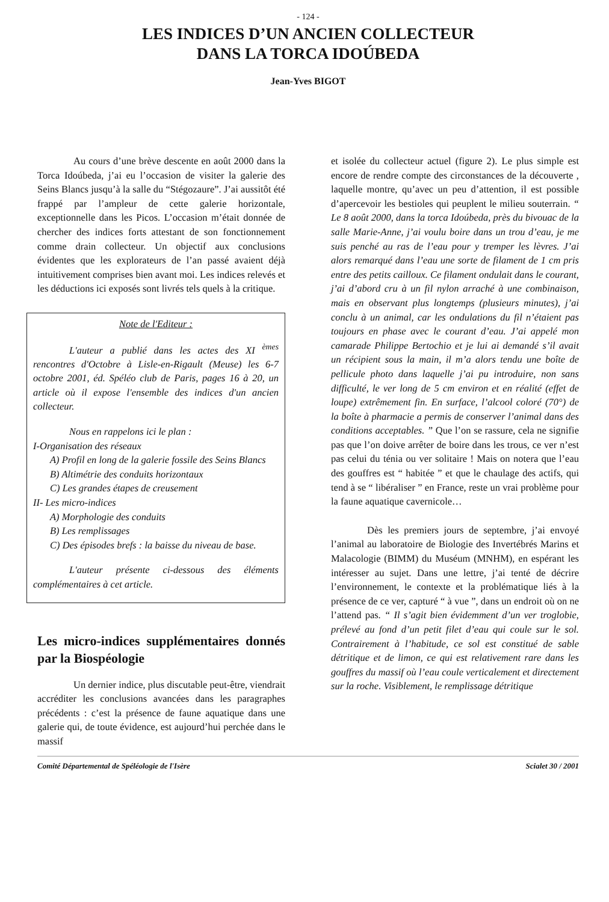- 124 -
LES INDICES D’UN ANCIEN COLLECTEUR
DANS LA TORCA IDOÚBEDA
Jean-Yves BIGOT
Au cours d’une brève descente en août 2000 dans la Torca Idoúbeda, j’ai eu l’occasion de visiter la galerie des Seins Blancs jusqu’à la salle du “Stégozaure”. J’ai aussitôt été frappé par l’ampleur de cette galerie horizontale, exceptionnelle dans les Picos. L’occasion m’était donnée de chercher des indices forts attestant de son fonctionnement comme drain collecteur. Un objectif aux conclusions évidentes que les explorateurs de l’an passé avaient déjà intuitivement comprises bien avant moi. Les indices relevés et les déductions ici exposés sont livrés tels quels à la critique.
Note de l'Editeur :
L'auteur a publié dans les actes des XI <sup>èmes</sup> rencontres d'Octobre à Lisle-en-Rigault (Meuse) les 6-7 octobre 2001, éd. Spéléo club de Paris, pages 16 à 20, un article où il expose l'ensemble des indices d'un ancien collecteur.
Nous en rappelons ici le plan :
I-Organisation des réseaux
A) Profil en long de la galerie fossile des Seins Blancs
B) Altimétrie des conduits horizontaux
C) Les grandes étapes de creusement
II- Les micro-indices
A) Morphologie des conduits
B) Les remplissages
C) Des épisodes brefs : la baisse du niveau de base.
L'auteur présente ci-dessous des éléments complémentaires à cet article.
Les micro-indices supplémentaires donnés par la Biospéologie
Un dernier indice, plus discutable peut-être, viendrait accréditer les conclusions avancées dans les paragraphes précédents : c’est la présence de faune aquatique dans une galerie qui, de toute évidence, est aujourd’hui perchée dans le massif
et isolée du collecteur actuel (figure 2). Le plus simple est encore de rendre compte des circonstances de la découverte , laquelle montre, qu’avec un peu d’attention, il est possible d’apercevoir les bestioles qui peuplent le milieu souterrain. “ Le 8 août 2000, dans la torca Idoúbeda, près du bivouac de la salle Marie-Anne, j’ai voulu boire dans un trou d’eau, je me suis penché au ras de l’eau pour y tremper les lèvres. J’ai alors remarqué dans l’eau une sorte de filament de 1 cm pris entre des petits cailloux. Ce filament ondulait dans le courant, j’ai d’abord cru à un fil nylon arraché à une combinaison, mais en observant plus longtemps (plusieurs minutes), j’ai conclu à un animal, car les ondulations du fil n’étaient pas toujours en phase avec le courant d’eau. J’ai appelé mon camarade Philippe Bertochio et je lui ai demandé s’il avait un récipient sous la main, il m’a alors tendu une boîte de pellicule photo dans laquelle j’ai pu introduire, non sans difficulté, le ver long de 5 cm environ et en réalité (effet de loupe) extrêmement fin. En surface, l’alcool coloré (70°) de la boîte à pharmacie a permis de conserver l’animal dans des conditions acceptables. ” Que l’on se rassure, cela ne signifie pas que l’on doive arrêter de boire dans les trous, ce ver n’est pas celui du ténia ou ver solitaire ! Mais on notera que l’eau des gouffres est “ habitée ” et que le chaulage des actifs, qui tend à se “ libéraliser ” en France, reste un vrai problème pour la faune aquatique cavernicole…
Dès les premiers jours de septembre, j’ai envoyé l’animal au laboratoire de Biologie des Invertébrés Marins et Malacologie (BIMM) du Muséum (MNHM), en espérant les intéresser au sujet. Dans une lettre, j’ai tenté de décrire l’environnement, le contexte et la problématique liés à la présence de ce ver, capturé “ à vue ”, dans un endroit où on ne l’attend pas. “ Il s’agit bien évidemment d’un ver troglobie, prélevé au fond d’un petit filet d’eau qui coule sur le sol. Contrairement à l’habitude, ce sol est constitué de sable détritique et de limon, ce qui est relativement rare dans les gouffres du massif où l’eau coule verticalement et directement sur la roche. Visiblement, le remplissage détritique
Comité Départemental de Spéléologie de l'Isère Scialet 30 / 2001